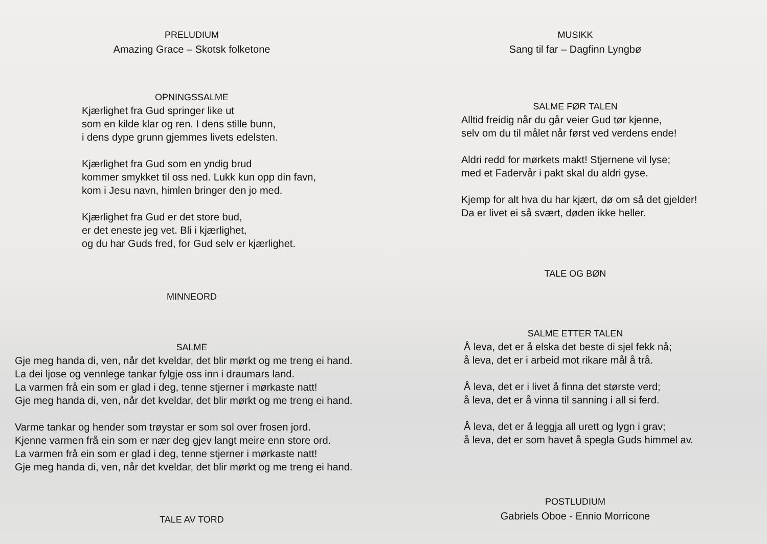PRELUDIUM
Amazing Grace – Skotsk folketone
OPNINGSSALME
Kjærlighet fra Gud springer like ut
som en kilde klar og ren. I dens stille bunn,
i dens dype grunn gjemmes livets edelsten.
Kjærlighet fra Gud som en yndig brud
kommer smykket til oss ned. Lukk kun opp din favn,
kom i Jesu navn, himlen bringer den jo med.
Kjærlighet fra Gud er det store bud,
er det eneste jeg vet. Bli i kjærlighet,
og du har Guds fred, for Gud selv er kjærlighet.
MINNEORD
SALME
Gje meg handa di, ven, når det kveldar, det blir mørkt og me treng ei hand.
La dei ljose og vennlege tankar fylgje oss inn i draumars land.
La varmen frå ein som er glad i deg, tenne stjerner i mørkaste natt!
Gje meg handa di, ven, når det kveldar, det blir mørkt og me treng ei hand.
Varme tankar og hender som trøystar er som sol over frosen jord.
Kjenne varmen frå ein som er nær deg gjev langt meire enn store ord.
La varmen frå ein som er glad i deg, tenne stjerner i mørkaste natt!
Gje meg handa di, ven, når det kveldar, det blir mørkt og me treng ei hand.
TALE AV TORD
MUSIKK
Sang til far – Dagfinn Lyngbø
SALME FØR TALEN
Alltid freidig når du går veier Gud tør kjenne,
selv om du til målet når først ved verdens ende!
Aldri redd for mørkets makt! Stjernene vil lyse;
med et Fadervår i pakt skal du aldri gyse.
Kjemp for alt hva du har kjært, dø om så det gjelder!
Da er livet ei så svært, døden ikke heller.
TALE OG BØN
SALME ETTER TALEN
Å leva, det er å elska det beste di sjel fekk nå;
å leva, det er i arbeid mot rikare mål å trå.
Å leva, det er i livet å finna det største verd;
å leva, det er å vinna til sanning i all si ferd.
Å leva, det er å leggja all urett og lygn i grav;
å leva, det er som havet å spegla Guds himmel av.
POSTLUDIUM
Gabriels Oboe - Ennio Morricone